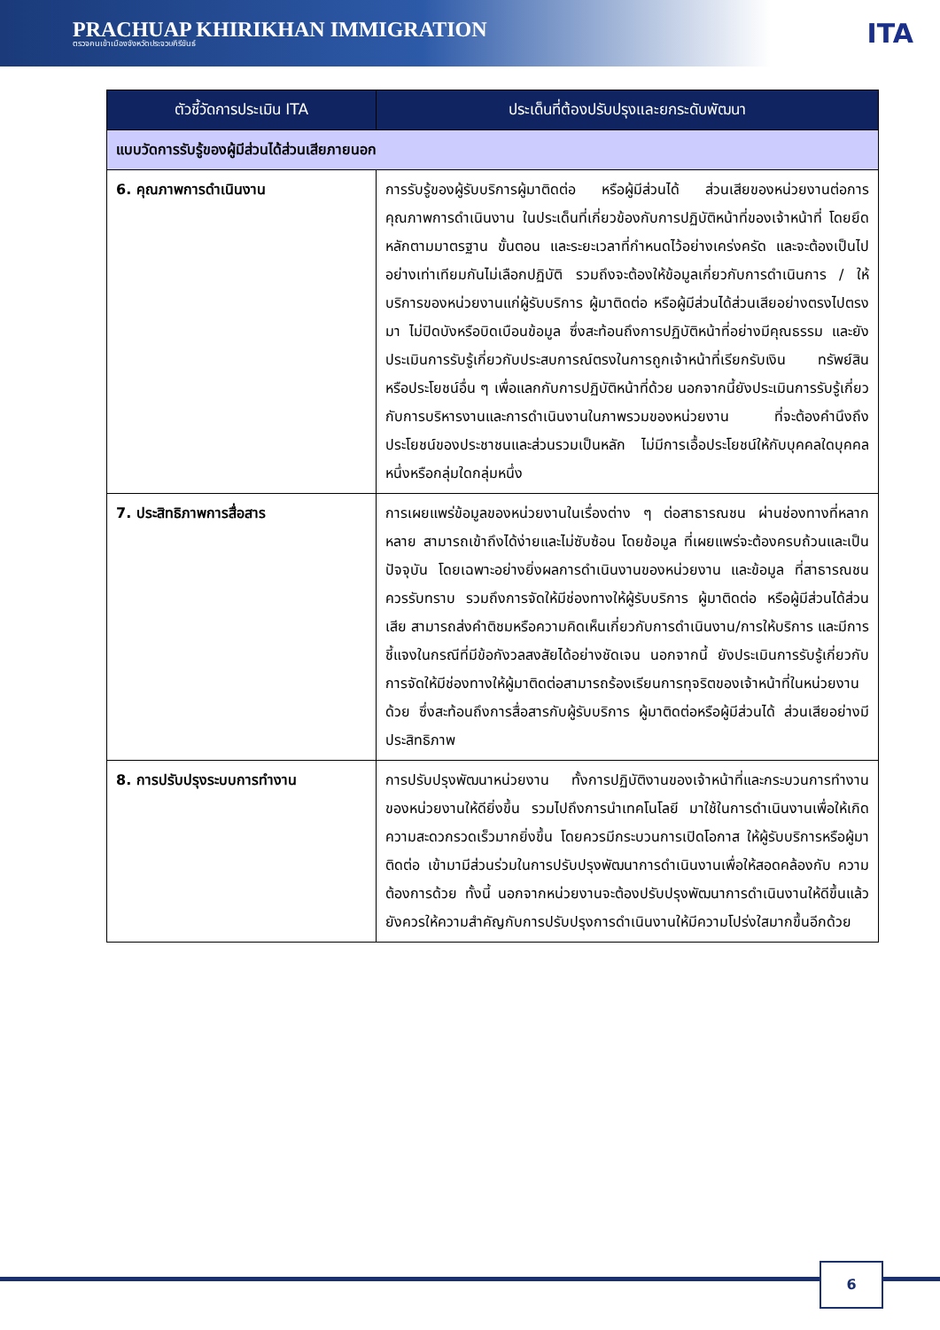PRACHUAP KHIRIKHAN IMMIGRATION
ตรวจคนเข้าเมืองจังหวัดประจวบคีรีขันธ์
ITA
| ตัวชี้วัดการประเมิน ITA | ประเด็นที่ต้องปรับปรุงและยกระดับพัฒนา |
| --- | --- |
| แบบวัดการรับรู้ของผู้มีส่วนได้ส่วนเสียภายนอก | |
| 6. คุณภาพการดำเนินงาน | การรับรู้ของผู้รับบริการผู้มาติดต่อ หรือผู้มีส่วนได้ ส่วนเสียของหน่วยงานต่อการคุณภาพการดำเนินงาน ในประเด็นที่เกี่ยวข้องกับการปฏิบัติหน้าที่ของเจ้าหน้าที่ โดยยึดหลักตามมาตรฐาน ขั้นตอน และระยะเวลาที่กำหนดไว้อย่างเคร่งครัด และจะต้องเป็นไปอย่างเท่าเทียมกันไม่เลือกปฏิบัติ รวมถึงจะต้องให้ข้อมูลเกี่ยวกับการดำเนินการ / ให้บริการของหน่วยงานแก่ผู้รับบริการ ผู้มาติดต่อ หรือผู้มีส่วนได้ส่วนเสียอย่างตรงไปตรงมา ไม่ปิดบังหรือบิดเบือนข้อมูล ซึ่งสะท้อนถึงการปฏิบัติหน้าที่อย่างมีคุณธรรม และยังประเมินการรับรู้เกี่ยวกับประสบการณ์ตรงในการถูกเจ้าหน้าที่เรียกรับเงิน ทรัพย์สิน หรือประโยชน์อื่น ๆ เพื่อแลกกับการปฏิบัติหน้าที่ด้วย นอกจากนี้ยังประเมินการรับรู้เกี่ยวกับการบริหารงานและการดำเนินงานในภาพรวมของหน่วยงาน ที่จะต้องคำนึงถึงประโยชน์ของประชาชนและส่วนรวมเป็นหลัก ไม่มีการเอื้อประโยชน์ให้กับบุคคลใดบุคคลหนึ่งหรือกลุ่มใดกลุ่มหนึ่ง |
| 7. ประสิทธิภาพการสื่อสาร | การเผยแพร่ข้อมูลของหน่วยงานในเรื่องต่าง ๆ ต่อสาธารณชน ผ่านช่องทางที่หลากหลาย สามารถเข้าถึงได้ง่ายและไม่ซับซ้อน โดยข้อมูล ที่เผยแพร่จะต้องครบถ้วนและเป็นปัจจุบัน โดยเฉพาะอย่างยิ่งผลการดำเนินงานของหน่วยงาน และข้อมูล ที่สาธารณชนควรรับทราบ รวมถึงการจัดให้มีช่องทางให้ผู้รับบริการ ผู้มาติดต่อ หรือผู้มีส่วนได้ส่วนเสีย สามารถส่งคำติชมหรือความคิดเห็นเกี่ยวกับการดำเนินงาน/การให้บริการ และมีการชี้แจงในกรณีที่มีข้อกังวลสงสัยได้อย่างชัดเจน นอกจากนี้ ยังประเมินการรับรู้เกี่ยวกับการจัดให้มีช่องทางให้ผู้มาติดต่อสามารถร้องเรียนการทุจริตของเจ้าหน้าที่ในหน่วยงานด้วย ซึ่งสะท้อนถึงการสื่อสารกับผู้รับบริการ ผู้มาติดต่อหรือผู้มีส่วนได้ ส่วนเสียอย่างมีประสิทธิภาพ |
| 8. การปรับปรุงระบบการทำงาน | การปรับปรุงพัฒนาหน่วยงาน ทั้งการปฏิบัติงานของเจ้าหน้าที่และกระบวนการทำงานของหน่วยงานให้ดียิ่งขึ้น รวมไปถึงการนำเทคโนโลยี มาใช้ในการดำเนินงานเพื่อให้เกิดความสะดวกรวดเร็วมากยิ่งขึ้น โดยควรมีกระบวนการเปิดโอกาส ให้ผู้รับบริการหรือผู้มาติดต่อ เข้ามามีส่วนร่วมในการปรับปรุงพัฒนาการดำเนินงานเพื่อให้สอดคล้องกับ ความต้องการด้วย ทั้งนี้ นอกจากหน่วยงานจะต้องปรับปรุงพัฒนาการดำเนินงานให้ดีขึ้นแล้ว ยังควรให้ความสำคัญกับการปรับปรุงการดำเนินงานให้มีความโปร่งใสมากขึ้นอีกด้วย |
6